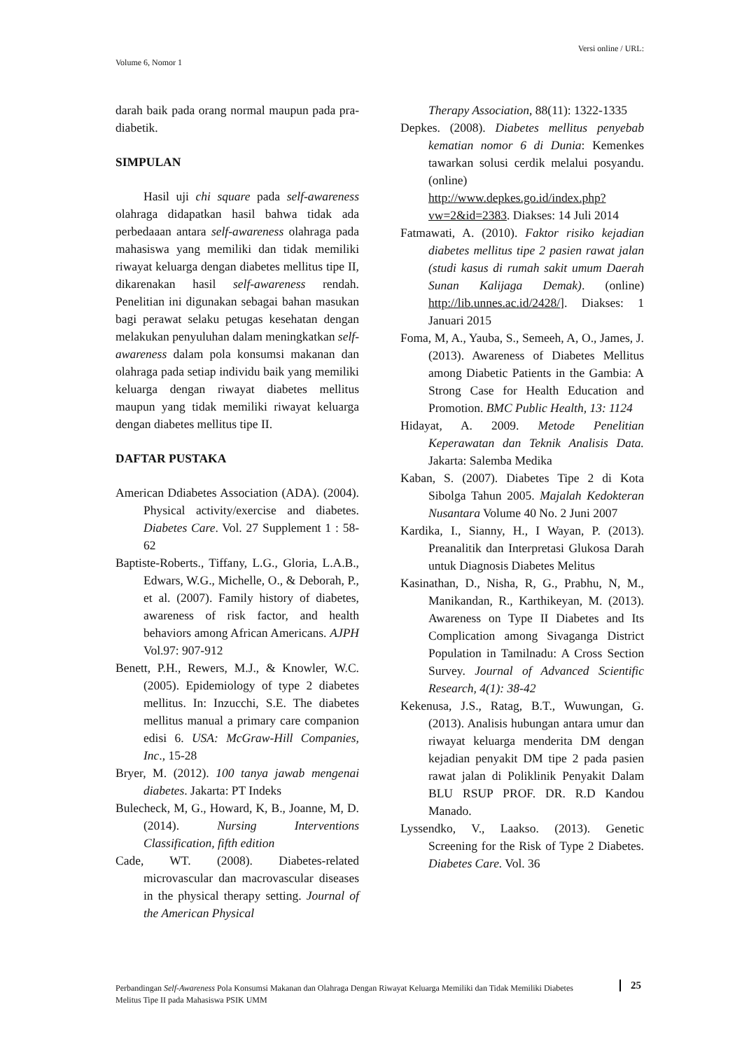Versi online / URL:
Volume 6, Nomor 1
darah baik pada orang normal maupun pada pra-diabetik.
SIMPULAN
Hasil uji chi square pada self-awareness olahraga didapatkan hasil bahwa tidak ada perbedaaan antara self-awareness olahraga pada mahasiswa yang memiliki dan tidak memiliki riwayat keluarga dengan diabetes mellitus tipe II, dikarenakan hasil self-awareness rendah. Penelitian ini digunakan sebagai bahan masukan bagi perawat selaku petugas kesehatan dengan melakukan penyuluhan dalam meningkatkan self-awareness dalam pola konsumsi makanan dan olahraga pada setiap individu baik yang memiliki keluarga dengan riwayat diabetes mellitus maupun yang tidak memiliki riwayat keluarga dengan diabetes mellitus tipe II.
DAFTAR PUSTAKA
American Ddiabetes Association (ADA). (2004). Physical activity/exercise and diabetes. Diabetes Care. Vol. 27 Supplement 1 : 58-62
Baptiste-Roberts., Tiffany, L.G., Gloria, L.A.B., Edwars, W.G., Michelle, O., & Deborah, P., et al. (2007). Family history of diabetes, awareness of risk factor, and health behaviors among African Americans. AJPH Vol.97: 907-912
Benett, P.H., Rewers, M.J., & Knowler, W.C. (2005). Epidemiology of type 2 diabetes mellitus. In: Inzucchi, S.E. The diabetes mellitus manual a primary care companion edisi 6. USA: McGraw-Hill Companies, Inc., 15-28
Bryer, M. (2012). 100 tanya jawab mengenai diabetes. Jakarta: PT Indeks
Bulecheck, M, G., Howard, K, B., Joanne, M, D. (2014). Nursing Interventions Classification, fifth edition
Cade, WT. (2008). Diabetes-related microvascular dan macrovascular diseases in the physical therapy setting. Journal of the American Physical
Therapy Association, 88(11): 1322-1335
Depkes. (2008). Diabetes mellitus penyebab kematian nomor 6 di Dunia: Kemenkes tawarkan solusi cerdik melalui posyandu. (online) http://www.depkes.go.id/index.php?vw=2&id=2383. Diakses: 14 Juli 2014
Fatmawati, A. (2010). Faktor risiko kejadian diabetes mellitus tipe 2 pasien rawat jalan (studi kasus di rumah sakit umum Daerah Sunan Kalijaga Demak). (online) http://lib.unnes.ac.id/2428/]. Diakses: 1 Januari 2015
Foma, M, A., Yauba, S., Semeeh, A, O., James, J. (2013). Awareness of Diabetes Mellitus among Diabetic Patients in the Gambia: A Strong Case for Health Education and Promotion. BMC Public Health, 13: 1124
Hidayat, A. 2009. Metode Penelitian Keperawatan dan Teknik Analisis Data. Jakarta: Salemba Medika
Kaban, S. (2007). Diabetes Tipe 2 di Kota Sibolga Tahun 2005. Majalah Kedokteran Nusantara Volume 40 No. 2 Juni 2007
Kardika, I., Sianny, H., I Wayan, P. (2013). Preanalitik dan Interpretasi Glukosa Darah untuk Diagnosis Diabetes Melitus
Kasinathan, D., Nisha, R, G., Prabhu, N, M., Manikandan, R., Karthikeyan, M. (2013). Awareness on Type II Diabetes and Its Complication among Sivaganga District Population in Tamilnadu: A Cross Section Survey. Journal of Advanced Scientific Research, 4(1): 38-42
Kekenusa, J.S., Ratag, B.T., Wuwungan, G. (2013). Analisis hubungan antara umur dan riwayat keluarga menderita DM dengan kejadian penyakit DM tipe 2 pada pasien rawat jalan di Poliklinik Penyakit Dalam BLU RSUP PROF. DR. R.D Kandou Manado.
Lyssendko, V., Laakso. (2013). Genetic Screening for the Risk of Type 2 Diabetes. Diabetes Care. Vol. 36
Perbandingan Self-Awareness Pola Konsumsi Makanan dan Olahraga Dengan Riwayat Keluarga Memiliki dan Tidak Memiliki Diabetes Melitus Tipe II pada Mahasiswa PSIK UMM
25